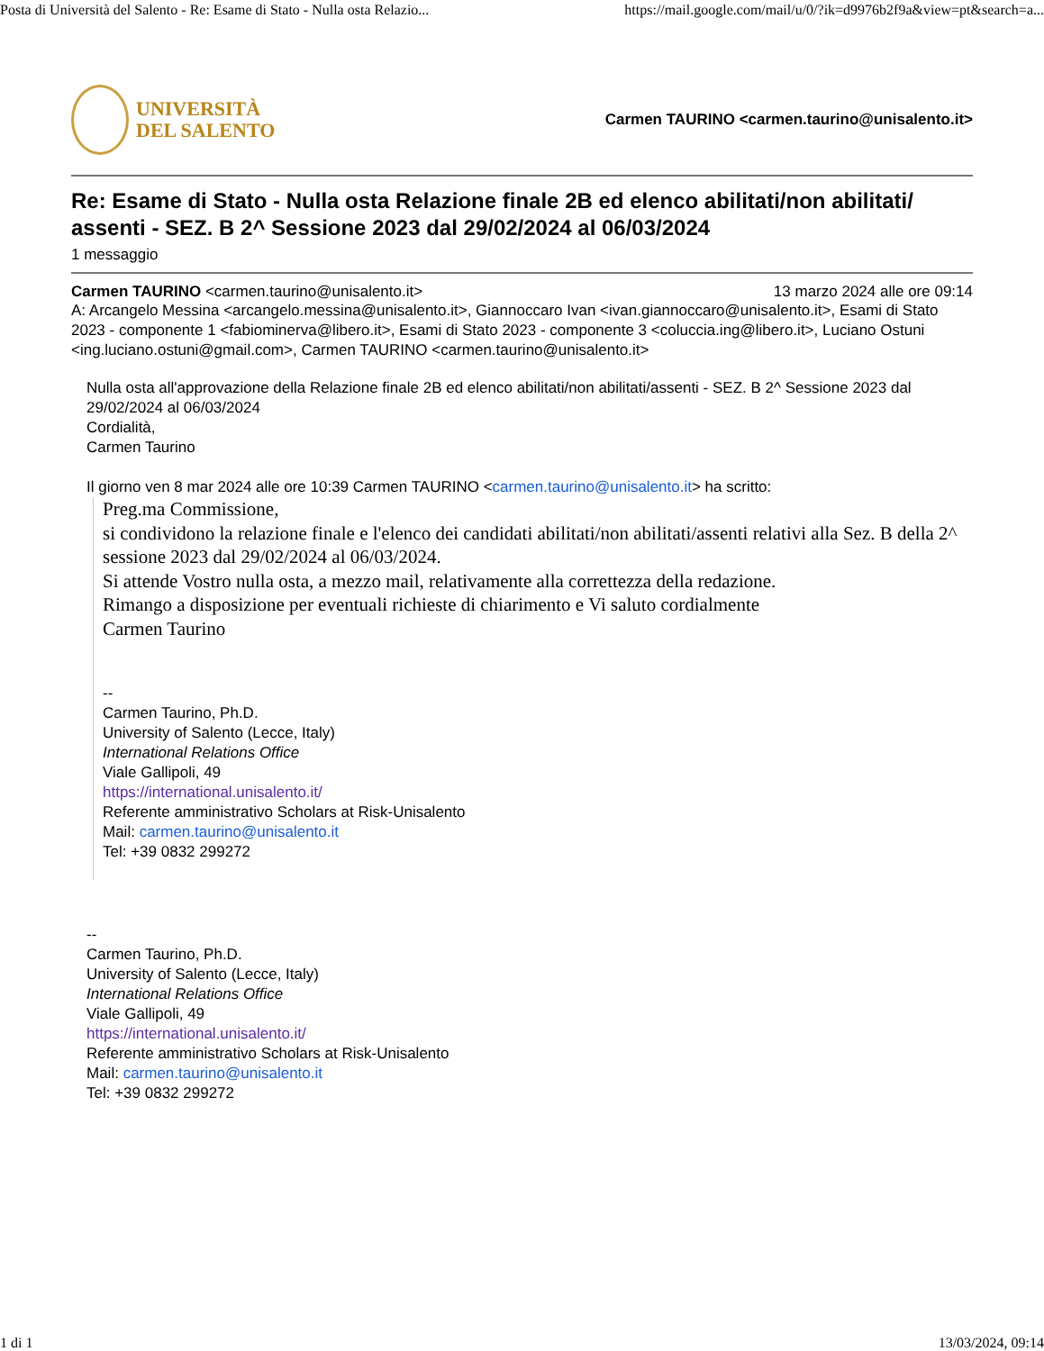Posta di Università del Salento - Re: Esame di Stato - Nulla osta Relazio... https://mail.google.com/mail/u/0/?ik=d9976b2f9a&view=pt&search=a...
UNIVERSITÀ
DEL SALENTO
Carmen TAURINO <carmen.taurino@unisalento.it>
Re: Esame di Stato - Nulla osta Relazione finale 2B ed elenco abilitati/non abilitati/ assenti - SEZ. B 2^ Sessione 2023 dal 29/02/2024 al 06/03/2024
1 messaggio
Carmen TAURINO <carmen.taurino@unisalento.it> 13 marzo 2024 alle ore 09:14
A: Arcangelo Messina <arcangelo.messina@unisalento.it>, Giannoccaro Ivan <ivan.giannoccaro@unisalento.it>, Esami di Stato 2023 - componente 1 <fabiominerva@libero.it>, Esami di Stato 2023 - componente 3 <coluccia.ing@libero.it>, Luciano Ostuni <ing.luciano.ostuni@gmail.com>, Carmen TAURINO <carmen.taurino@unisalento.it>
Nulla osta all'approvazione della Relazione finale 2B ed elenco abilitati/non abilitati/assenti - SEZ. B 2^ Sessione 2023 dal 29/02/2024 al 06/03/2024
Cordialità,
Carmen Taurino
Il giorno ven 8 mar 2024 alle ore 10:39 Carmen TAURINO <carmen.taurino@unisalento.it> ha scritto:
Preg.ma Commissione,
si condividono la relazione finale e l'elenco dei candidati abilitati/non abilitati/assenti relativi alla Sez. B della 2^ sessione 2023 dal 29/02/2024 al 06/03/2024.
Si attende Vostro nulla osta, a mezzo mail, relativamente alla correttezza della redazione.
Rimango a disposizione per eventuali richieste di chiarimento e Vi saluto cordialmente
Carmen Taurino
--
Carmen Taurino, Ph.D.
University of Salento (Lecce, Italy)
International Relations Office
Viale Gallipoli, 49
https://international.unisalento.it/
Referente amministrativo Scholars at Risk-Unisalento
Mail: carmen.taurino@unisalento.it
Tel: +39 0832 299272
--
Carmen Taurino, Ph.D.
University of Salento (Lecce, Italy)
International Relations Office
Viale Gallipoli, 49
https://international.unisalento.it/
Referente amministrativo Scholars at Risk-Unisalento
Mail: carmen.taurino@unisalento.it
Tel: +39 0832 299272
1 di 1 13/03/2024, 09:14